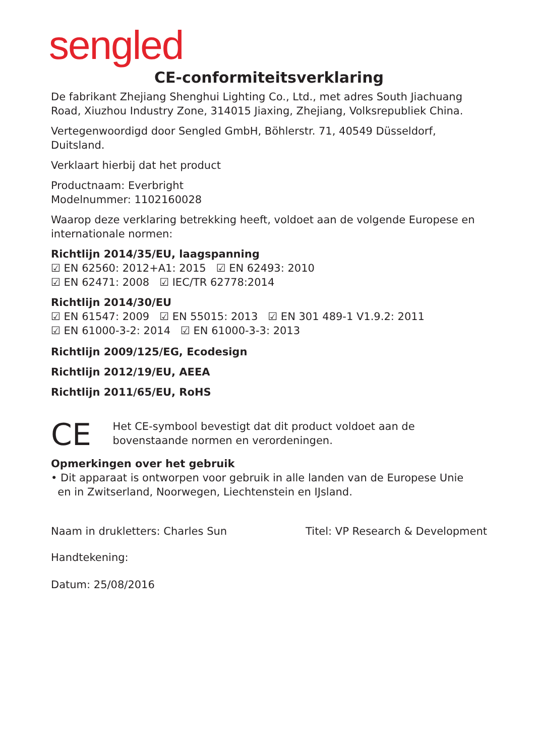sengled
CE-conformiteitsverklaring
De fabrikant Zhejiang Shenghui Lighting Co., Ltd., met adres South Jiachuang Road, Xiuzhou Industry Zone, 314015 Jiaxing, Zhejiang, Volksrepubliek China.
Vertegenwoordigd door Sengled GmbH, Böhlerstr. 71, 40549 Düsseldorf, Duitsland.
Verklaart hierbij dat het product
Productnaam: Everbright
Modelnummer: 1102160028
Waarop deze verklaring betrekking heeft, voldoet aan de volgende Europese en internationale normen:
Richtlijn 2014/35/EU, laagspanning
☑ EN 62560: 2012+A1: 2015 ☑ EN 62493: 2010
☑ EN 62471: 2008 ☑ IEC/TR 62778:2014
Richtlijn 2014/30/EU
☑ EN 61547: 2009 ☑ EN 55015: 2013 ☑ EN 301 489-1 V1.9.2: 2011
☑ EN 61000-3-2: 2014 ☑ EN 61000-3-3: 2013
Richtlijn 2009/125/EG, Ecodesign
Richtlijn 2012/19/EU, AEEA
Richtlijn 2011/65/EU, RoHS
CE
Het CE-symbool bevestigt dat dit product voldoet aan de bovenstaande normen en verordeningen.
Opmerkingen over het gebruik
• Dit apparaat is ontworpen voor gebruik in alle landen van de Europese Unie
en in Zwitserland, Noorwegen, Liechtenstein en IJsland.
Naam in drukletters: Charles Sun Titel: VP Research & Development
Handtekening:
Datum: 25/08/2016